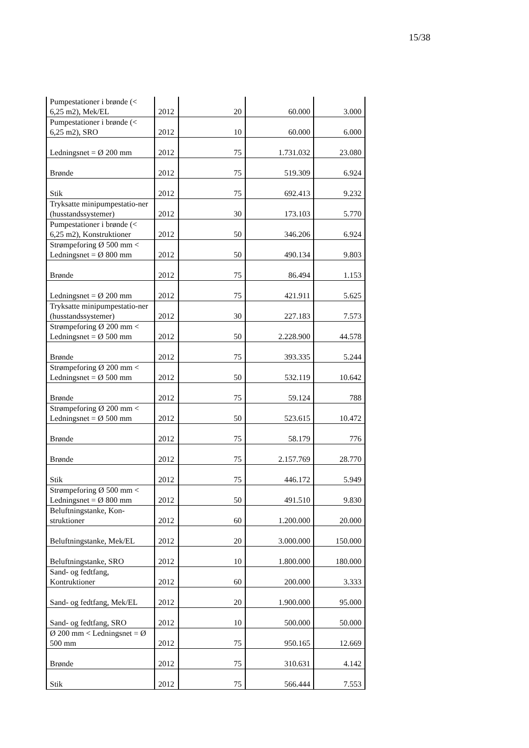15/38
| Pumpestationer i brønde (< 6,25 m2), Mek/EL | 2012 | 20 | 60.000 | 3.000 |
| Pumpestationer i brønde (< 6,25 m2), SRO | 2012 | 10 | 60.000 | 6.000 |
| Ledningsnet = Ø 200 mm | 2012 | 75 | 1.731.032 | 23.080 |
| Brønde | 2012 | 75 | 519.309 | 6.924 |
| Stik | 2012 | 75 | 692.413 | 9.232 |
| Tryksatte minipumpestatio-ner (husstandssystemer) | 2012 | 30 | 173.103 | 5.770 |
| Pumpestationer i brønde (< 6,25 m2), Konstruktioner | 2012 | 50 | 346.206 | 6.924 |
| Strømpeforing Ø 500 mm < Ledningsnet = Ø 800 mm | 2012 | 50 | 490.134 | 9.803 |
| Brønde | 2012 | 75 | 86.494 | 1.153 |
| Ledningsnet = Ø 200 mm | 2012 | 75 | 421.911 | 5.625 |
| Tryksatte minipumpestatio-ner (husstandssystemer) | 2012 | 30 | 227.183 | 7.573 |
| Strømpeforing Ø 200 mm < Ledningsnet = Ø 500 mm | 2012 | 50 | 2.228.900 | 44.578 |
| Brønde | 2012 | 75 | 393.335 | 5.244 |
| Strømpeforing Ø 200 mm < Ledningsnet = Ø 500 mm | 2012 | 50 | 532.119 | 10.642 |
| Brønde | 2012 | 75 | 59.124 | 788 |
| Strømpeforing Ø 200 mm < Ledningsnet = Ø 500 mm | 2012 | 50 | 523.615 | 10.472 |
| Brønde | 2012 | 75 | 58.179 | 776 |
| Brønde | 2012 | 75 | 2.157.769 | 28.770 |
| Stik | 2012 | 75 | 446.172 | 5.949 |
| Strømpeforing Ø 500 mm < Ledningsnet = Ø 800 mm | 2012 | 50 | 491.510 | 9.830 |
| Beluftningstanke, Kon-struktioner | 2012 | 60 | 1.200.000 | 20.000 |
| Beluftningstanke, Mek/EL | 2012 | 20 | 3.000.000 | 150.000 |
| Beluftningstanke, SRO | 2012 | 10 | 1.800.000 | 180.000 |
| Sand- og fedtfang, Kontruktioner | 2012 | 60 | 200.000 | 3.333 |
| Sand- og fedtfang, Mek/EL | 2012 | 20 | 1.900.000 | 95.000 |
| Sand- og fedtfang, SRO | 2012 | 10 | 500.000 | 50.000 |
| Ø 200 mm < Ledningsnet = Ø 500 mm | 2012 | 75 | 950.165 | 12.669 |
| Brønde | 2012 | 75 | 310.631 | 4.142 |
| Stik | 2012 | 75 | 566.444 | 7.553 |